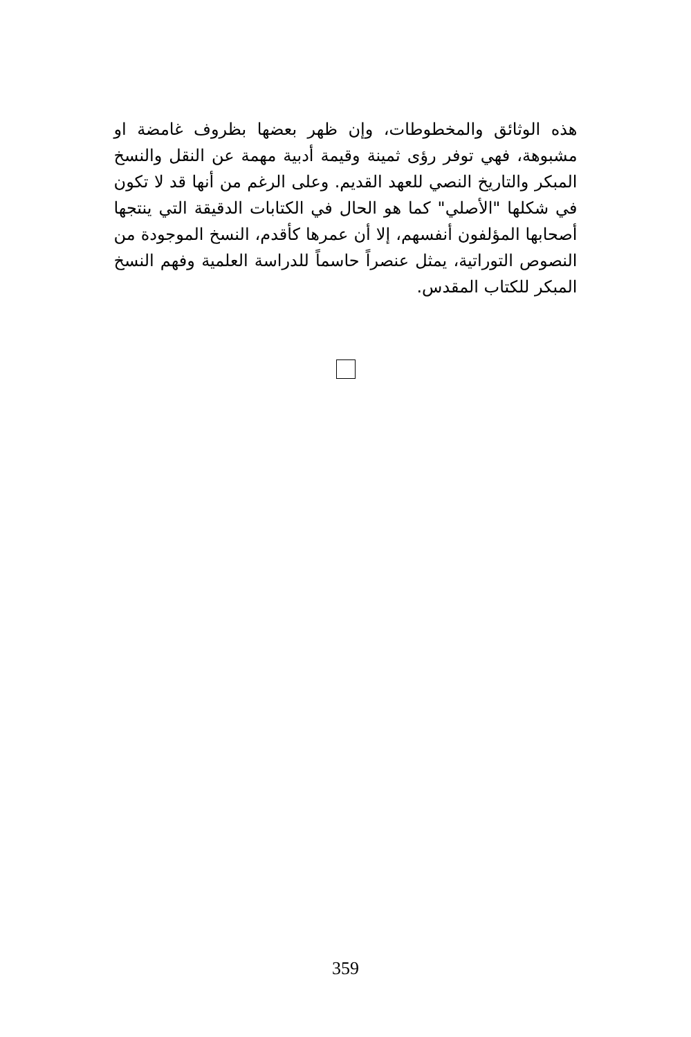هذه الوثائق والمخطوطات، وإن ظهر بعضها بظروف غامضة او مشبوهة، فهي توفر رؤى ثمينة وقيمة أدبية مهمة عن النقل والنسخ المبكر والتاريخ النصي للعهد القديم. وعلى الرغم من أنها قد لا تكون في شكلها "الأصلي" كما هو الحال في الكتابات الدقيقة التي ينتجها أصحابها المؤلفون أنفسهم، إلا أن عمرها كأقدم، النسخ الموجودة من النصوص التوراتية، يمثل عنصراً حاسماً للدراسة العلمية وفهم النسخ المبكر للكتاب المقدس.
359